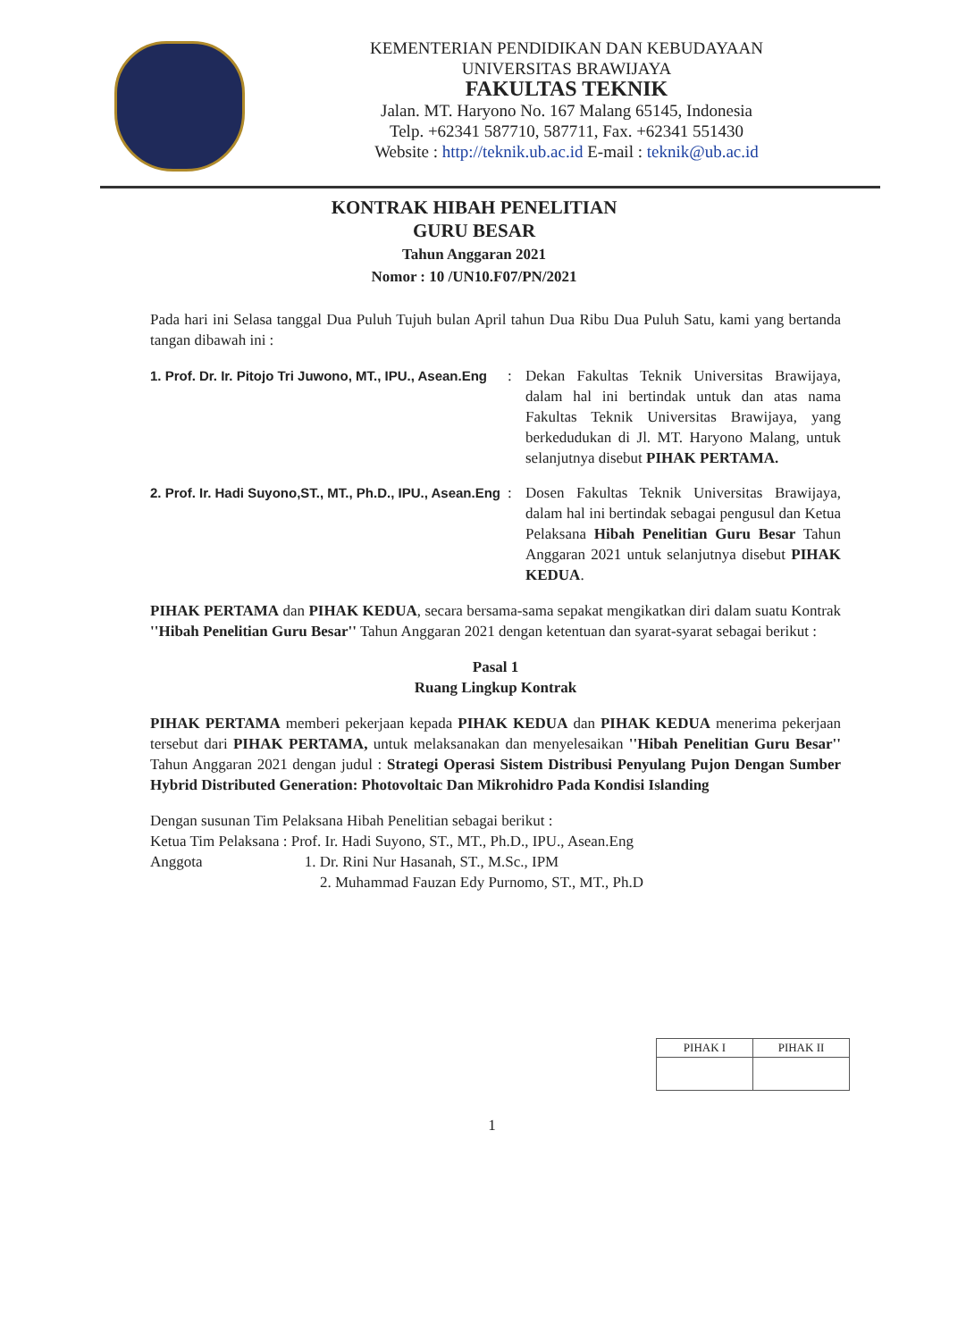KEMENTERIAN PENDIDIKAN DAN KEBUDAYAAN
UNIVERSITAS BRAWIJAYA
FAKULTAS TEKNIK
Jalan. MT. Haryono No. 167 Malang 65145, Indonesia
Telp. +62341 587710, 587711, Fax. +62341 551430
Website : http://teknik.ub.ac.id E-mail : teknik@ub.ac.id
KONTRAK HIBAH PENELITIAN
GURU BESAR
Tahun Anggaran 2021
Nomor : 10 /UN10.F07/PN/2021
Pada hari ini Selasa tanggal Dua Puluh Tujuh bulan April tahun Dua Ribu Dua Puluh Satu, kami yang bertanda tangan dibawah ini :
1. Prof. Dr. Ir. Pitojo Tri Juwono, MT., IPU., Asean.Eng
: Dekan Fakultas Teknik Universitas Brawijaya, dalam hal ini bertindak untuk dan atas nama Fakultas Teknik Universitas Brawijaya, yang berkedudukan di Jl. MT. Haryono Malang, untuk selanjutnya disebut PIHAK PERTAMA.
2. Prof. Ir. Hadi Suyono,ST., MT., Ph.D., IPU., Asean.Eng
: Dosen Fakultas Teknik Universitas Brawijaya, dalam hal ini bertindak sebagai pengusul dan Ketua Pelaksana Hibah Penelitian Guru Besar Tahun Anggaran 2021 untuk selanjutnya disebut PIHAK KEDUA.
PIHAK PERTAMA dan PIHAK KEDUA, secara bersama-sama sepakat mengikatkan diri dalam suatu Kontrak ''Hibah Penelitian Guru Besar'' Tahun Anggaran 2021 dengan ketentuan dan syarat-syarat sebagai berikut :
Pasal 1
Ruang Lingkup Kontrak
PIHAK PERTAMA memberi pekerjaan kepada PIHAK KEDUA dan PIHAK KEDUA menerima pekerjaan tersebut dari PIHAK PERTAMA, untuk melaksanakan dan menyelesaikan ''Hibah Penelitian Guru Besar'' Tahun Anggaran 2021 dengan judul : Strategi Operasi Sistem Distribusi Penyulang Pujon Dengan Sumber Hybrid Distributed Generation: Photovoltaic Dan Mikrohidro Pada Kondisi Islanding
Dengan susunan Tim Pelaksana Hibah Penelitian sebagai berikut :
Ketua Tim Pelaksana : Prof. Ir. Hadi Suyono, ST., MT., Ph.D., IPU., Asean.Eng
Anggota 1. Dr. Rini Nur Hasanah, ST., M.Sc., IPM
2. Muhammad Fauzan Edy Purnomo, ST., MT., Ph.D
| PIHAK I | PIHAK II |
1